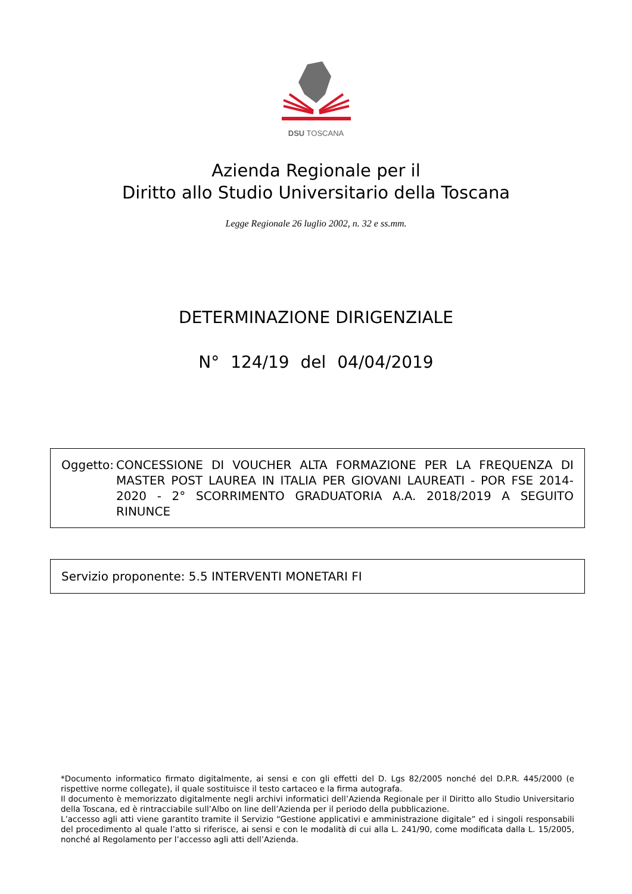DSU TOSCANA
Azienda Regionale per il
Diritto allo Studio Universitario della Toscana
Legge Regionale 26 luglio 2002, n. 32 e ss.mm.
DETERMINAZIONE DIRIGENZIALE
N° 124/19 del 04/04/2019
Oggetto: CONCESSIONE DI VOUCHER ALTA FORMAZIONE PER LA FREQUENZA DI MASTER POST LAUREA IN ITALIA PER GIOVANI LAUREATI - POR FSE 2014-2020 - 2° SCORRIMENTO GRADUATORIA A.A. 2018/2019 A SEGUITO RINUNCE
Servizio proponente: 5.5 INTERVENTI MONETARI FI
*Documento informatico firmato digitalmente, ai sensi e con gli effetti del D. Lgs 82/2005 nonché del D.P.R. 445/2000 (e rispettive norme collegate), il quale sostituisce il testo cartaceo e la firma autografa.
Il documento è memorizzato digitalmente negli archivi informatici dell’Azienda Regionale per il Diritto allo Studio Universitario della Toscana, ed è rintracciabile sull’Albo on line dell’Azienda per il periodo della pubblicazione.
L’accesso agli atti viene garantito tramite il Servizio “Gestione applicativi e amministrazione digitale” ed i singoli responsabili del procedimento al quale l’atto si riferisce, ai sensi e con le modalità di cui alla L. 241/90, come modificata dalla L. 15/2005, nonché al Regolamento per l’accesso agli atti dell’Azienda.